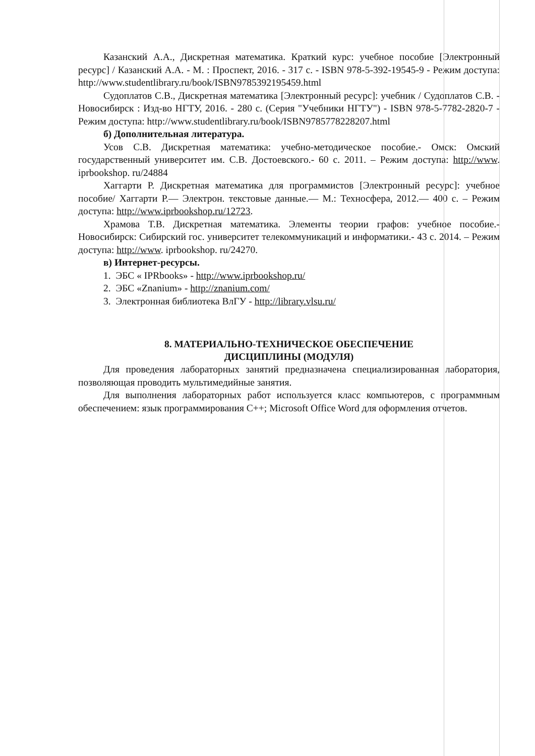Казанский А.А., Дискретная математика. Краткий курс: учебное пособие [Электронный ресурс] / Казанский А.А. - М. : Проспект, 2016. - 317 с. - ISBN 978-5-392-19545-9 - Режим доступа: http://www.studentlibrary.ru/book/ISBN9785392195459.html
Судоплатов С.В., Дискретная математика [Электронный ресурс]: учебник / Судоплатов С.В. - Новосибирск : Изд-во НГТУ, 2016. - 280 с. (Серия "Учебники НГТУ") - ISBN 978-5-7782-2820-7 - Режим доступа: http://www.studentlibrary.ru/book/ISBN9785778228207.html
б) Дополнительная литература.
Усов С.В. Дискретная математика: учебно-методическое пособие.- Омск: Омский государственный университет им. С.В. Достоевского.- 60 с. 2011. – Режим доступа: http://www. iprbookshop. ru/24884
Хаггарти Р. Дискретная математика для программистов [Электронный ресурс]: учебное пособие/ Хаггарти Р.— Электрон. текстовые данные.— М.: Техносфера, 2012.— 400 с. – Режим доступа: http://www.iprbookshop.ru/12723.
Храмова Т.В. Дискретная математика. Элементы теории графов: учебное пособие.- Новосибирск: Сибирский гос. университет телекоммуникаций и информатики.- 43 с. 2014. – Режим доступа: http://www. iprbookshop. ru/24270.
в) Интернет-ресурсы.
1. ЭБС « IPRbooks» - http://www.iprbookshop.ru/
2. ЭБС «Znanium» - http://znanium.com/
3. Электронная библиотека ВлГУ - http://library.vlsu.ru/
8. МАТЕРИАЛЬНО-ТЕХНИЧЕСКОЕ ОБЕСПЕЧЕНИЕ
ДИСЦИПЛИНЫ (МОДУЛЯ)
Для проведения лабораторных занятий предназначена специализированная лаборатория, позволяющая проводить мультимедийные занятия.
Для выполнения лабораторных работ используется класс компьютеров, с программным обеспечением: язык программирования С++; Microsoft Office Word для оформления отчетов.